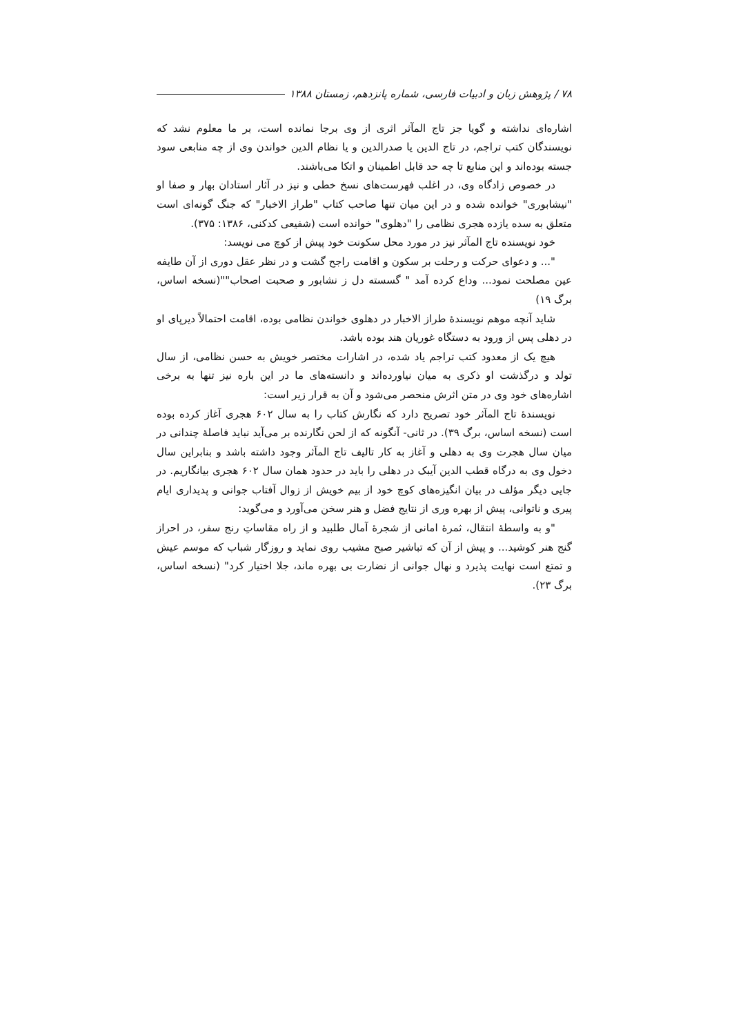۷۸ / پژوهش زبان و ادبیات فارسی، شماره پانزدهم، زمستان ۱۳۸۸
اشاره‌ای نداشته و گویا جز تاج المآثر اثری از وی برجا نمانده است، بر ما معلوم نشد که نویسندگان کتب تراجم، در تاج الدین یا صدرالدین و یا نظام الدین خواندن وی از چه منابعی سود جسته بوده‌اند و این منابع تا چه حد قابل اطمینان و اتکا می‌باشند.
در خصوص زادگاه وی، در اغلب فهرست‌های نسخ خطی و نیز در آثار استادان بهار و صفا او "نیشابوری" خوانده شده و در این میان تنها صاحب کتاب "طراز الاخبار" که جنگ گونه‌ای است متعلق به سده یازده هجری نظامی را "دهلوی" خوانده است (شفیعی کدکنی، ۱۳۸۶: ۳۷۵).
خود نویسنده تاج المآثر نیز در مورد محل سکونت خود پیش از کوچ می نویسد:
"... و دعوای حرکت و رحلت بر سکون و اقامت راجح گشت و در نظر عقل دوری از آن طایفه عین مصلحت نمود... وداع کرده آمد " گسسته دل ز نشابور و صحبت اصحاب""(نسخه اساس، برگ ۱۹)
شاید آنچه موهم نویسندهٔ طراز الاخبار در دهلوی خواندن نظامی بوده، اقامت احتمالاً دیرپای او در دهلی پس از ورود به دستگاه غوریان هند بوده باشد.
هیچ یک از معدود کتب تراجم یاد شده، در اشارات مختصر خویش به حسن نظامی، از سال تولد و درگذشت او ذکری به میان نیاورده‌اند و دانسته‌های ما در این باره نیز تنها به برخی اشاره‌های خود وی در متن اثرش منحصر می‌شود و آن به قرار زیر است:
نویسندهٔ تاج المآثر خود تصریح دارد که نگارش کتاب را به سال ۶۰۲ هجری آغاز کرده بوده است (نسخه اساس، برگ ۳۹). در ثانی- آنگونه که از لحن نگارنده بر می‌آید نباید فاصلهٔ چندانی در میان سال هجرت وی به دهلی و آغاز به کار تالیف تاج المآثر وجود داشته باشد و بنابراین سال دخول وی به درگاه قطب الدین آیبک در دهلی را باید در حدود همان سال ۶۰۲ هجری بیانگاریم. در جایی دیگر مؤلف در بیان انگیزه‌های کوچ خود از بیم خویش از زوال آفتاب جوانی و پدیداری ایام پیری و ناتوانی، پیش از بهره وری از نتایج فضل و هنر سخن می‌آورد و می‌گوید:
"و به واسطهٔ انتقال، ثمرهٔ امانی از شجرهٔ آمال طلبید و از راه مقاساتِ رنج سفر، در احراز گنج هنر کوشید... و پیش از آن که تباشیر صبح مشیب روی نماید و روزگار شباب که موسم عیش و تمتع است نهایت پذیرد و نهال جوانی از نضارت بی بهره ماند، جلا اختیار کرد" (نسخه اساس، برگ ۲۳).